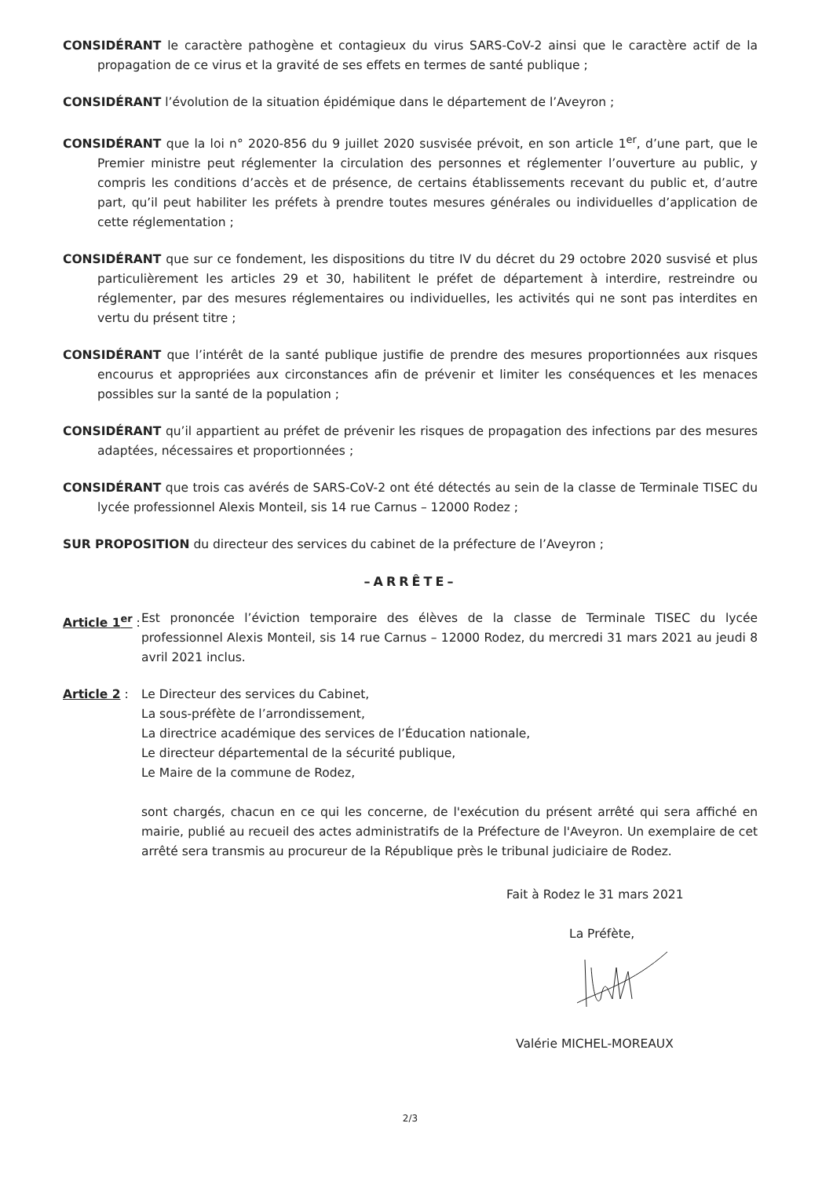CONSIDÉRANT le caractère pathogène et contagieux du virus SARS-CoV-2 ainsi que le caractère actif de la propagation de ce virus et la gravité de ses effets en termes de santé publique ;
CONSIDÉRANT l’évolution de la situation épidémique dans le département de l’Aveyron ;
CONSIDÉRANT que la loi n° 2020-856 du 9 juillet 2020 susvisée prévoit, en son article 1<sup>er</sup>, d’une part, que le Premier ministre peut réglementer la circulation des personnes et réglementer l’ouverture au public, y compris les conditions d’accès et de présence, de certains établissements recevant du public et, d’autre part, qu’il peut habiliter les préfets à prendre toutes mesures générales ou individuelles d’application de cette réglementation ;
CONSIDÉRANT que sur ce fondement, les dispositions du titre IV du décret du 29 octobre 2020 susvisé et plus particulièrement les articles 29 et 30, habilitent le préfet de département à interdire, restreindre ou réglementer, par des mesures réglementaires ou individuelles, les activités qui ne sont pas interdites en vertu du présent titre ;
CONSIDÉRANT que l’intérêt de la santé publique justifie de prendre des mesures proportionnées aux risques encourus et appropriées aux circonstances afin de prévenir et limiter les conséquences et les menaces possibles sur la santé de la population ;
CONSIDÉRANT qu’il appartient au préfet de prévenir les risques de propagation des infections par des mesures adaptées, nécessaires et proportionnées ;
CONSIDÉRANT que trois cas avérés de SARS-CoV-2 ont été détectés au sein de la classe de Terminale TISEC du lycée professionnel Alexis Monteil, sis 14 rue Carnus – 12000 Rodez ;
SUR PROPOSITION du directeur des services du cabinet de la préfecture de l’Aveyron ;
–ARRÊTE–
Article 1<sup>er</sup> :
Est prononcée l’éviction temporaire des élèves de la classe de Terminale TISEC du lycée professionnel Alexis Monteil, sis 14 rue Carnus – 12000 Rodez, du mercredi 31 mars 2021 au jeudi 8 avril 2021 inclus.
Article 2 :
Le Directeur des services du Cabinet,
La sous-préfète de l’arrondissement,
La directrice académique des services de l’Éducation nationale,
Le directeur départemental de la sécurité publique,
Le Maire de la commune de Rodez,
sont chargés, chacun en ce qui les concerne, de l'exécution du présent arrêté qui sera affiché en mairie, publié au recueil des actes administratifs de la Préfecture de l'Aveyron. Un exemplaire de cet arrêté sera transmis au procureur de la République près le tribunal judiciaire de Rodez.
Fait à Rodez le 31 mars 2021
La Préfète,
Valérie MICHEL-MOREAUX
2/3